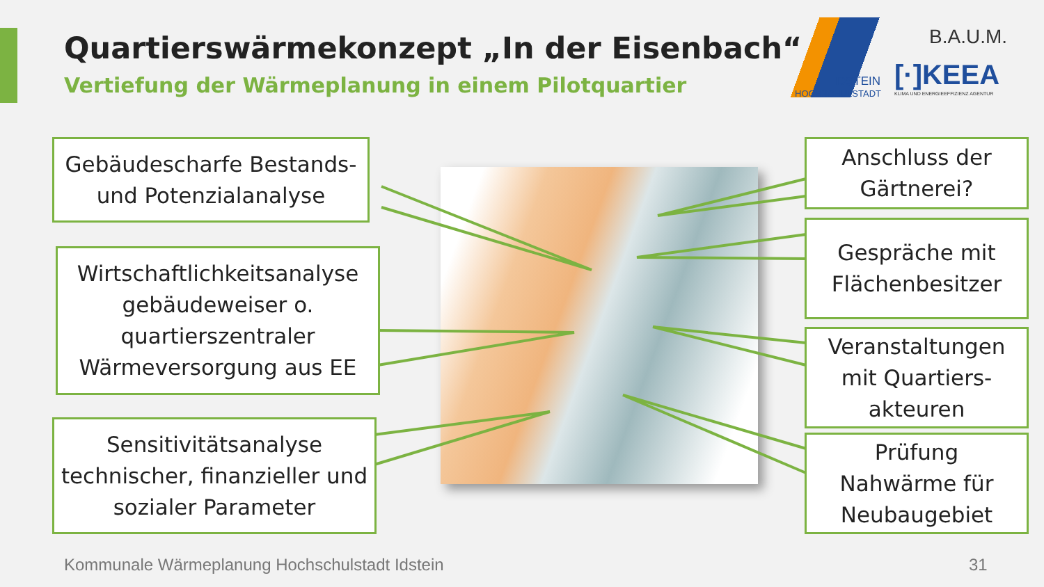Quartierswärmekonzept „In der Eisenbach“
Vertiefung der Wärmeplanung in einem Pilotquartier
IDSTEIN
HOCHSCHULSTADT
B.A.U.M.
[·]KEEA
KLIMA UND ENERGIEEFFIZIENZ AGENTUR
Gebäudescharfe Bestands-
und Potenzialanalyse
Wirtschaftlichkeitsanalyse
gebäudeweiser o.
quartierszentraler
Wärmeversorgung aus EE
Sensitivitätsanalyse
technischer, finanzieller und
sozialer Parameter
Anschluss der
Gärtnerei?
Gespräche mit
Flächenbesitzer
Veranstaltungen
mit Quartiers-
akteuren
Prüfung
Nahwärme für
Neubaugebiet
Kommunale Wärmeplanung Hochschulstadt Idstein
31